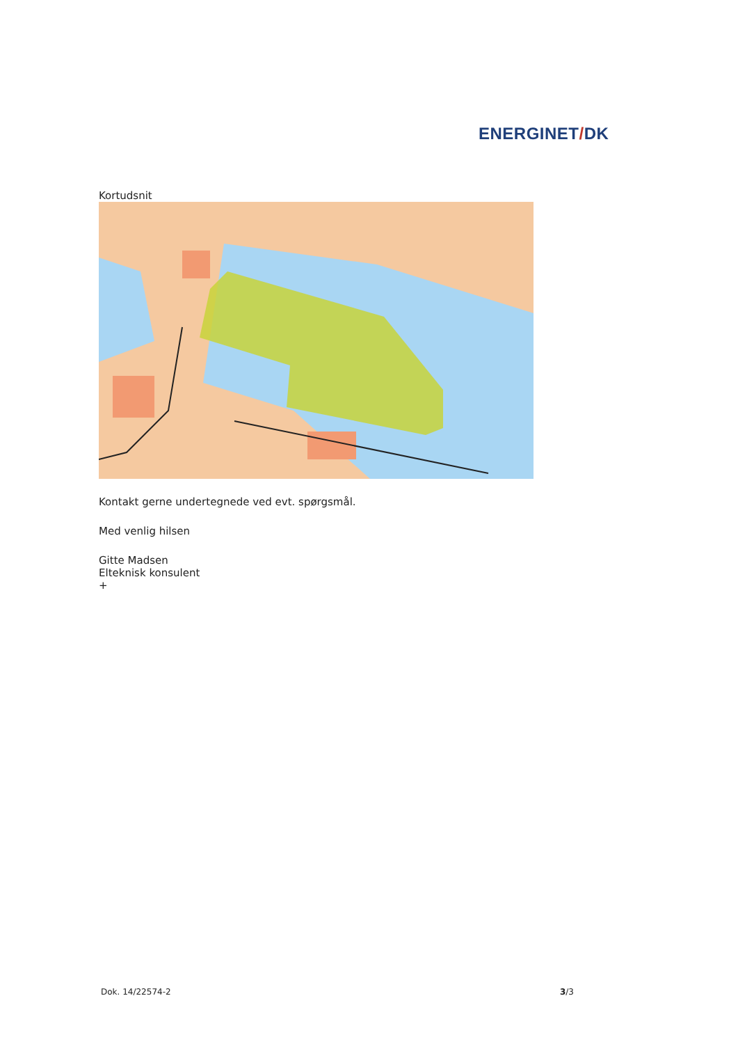ENERGINET/DK
Kortudsnit
Kontakt gerne undertegnede ved evt. spørgsmål.
Med venlig hilsen
Gitte Madsen
Elteknisk konsulent
+
Dok. 14/22574-2 3/3